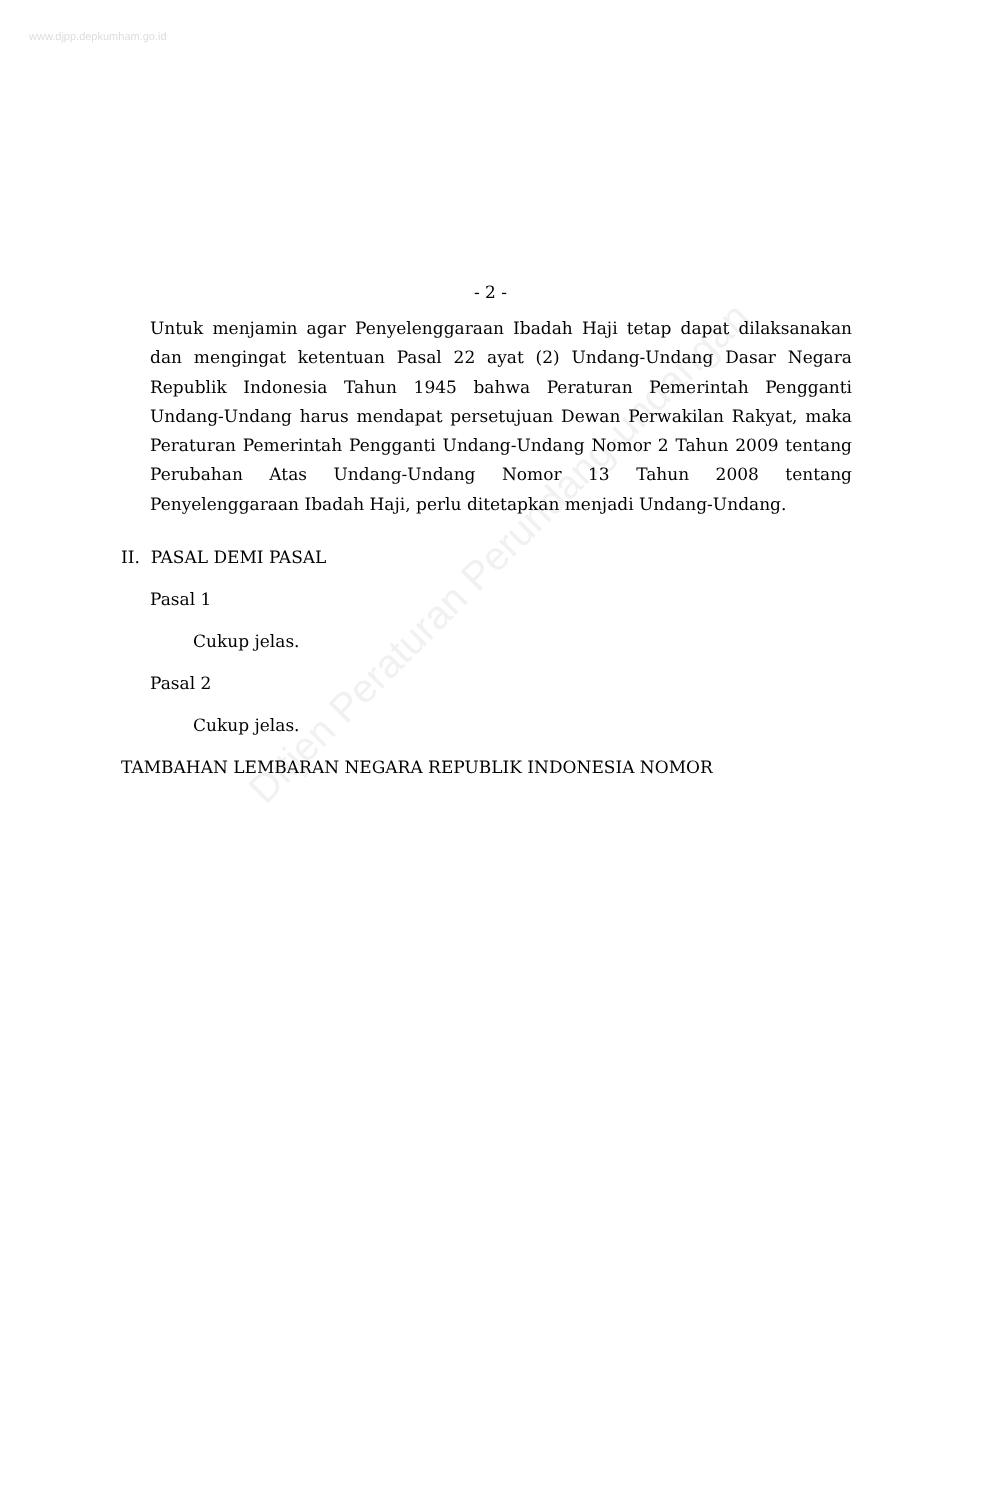www.djpp.depkumham.go.id
Ditjen Peraturan Perundang-undangan
- 2 -
Untuk menjamin agar Penyelenggaraan Ibadah Haji tetap dapat dilaksanakan dan mengingat ketentuan Pasal 22 ayat (2) Undang-Undang Dasar Negara Republik Indonesia Tahun 1945 bahwa Peraturan Pemerintah Pengganti Undang-Undang harus mendapat persetujuan Dewan Perwakilan Rakyat, maka Peraturan Pemerintah Pengganti Undang-Undang Nomor 2 Tahun 2009 tentang Perubahan Atas Undang-Undang Nomor 13 Tahun 2008 tentang Penyelenggaraan Ibadah Haji, perlu ditetapkan menjadi Undang-Undang.
II. PASAL DEMI PASAL
Pasal 1
Cukup jelas.
Pasal 2
Cukup jelas.
TAMBAHAN LEMBARAN NEGARA REPUBLIK INDONESIA NOMOR